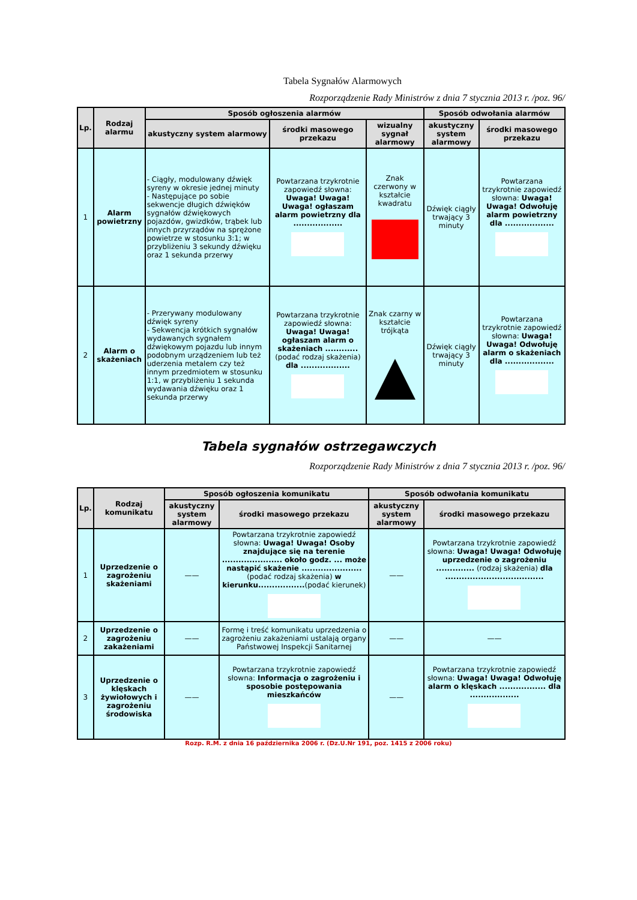Tabela Sygnałów Alarmowych
Rozporządzenie Rady Ministrów z dnia 7 stycznia 2013 r. /poz. 96/
| Lp. | Rodzaj alarmu | Sposób ogłoszenia alarmów | | | Sposób odwołania alarmów | |
| --- | --- | --- | --- | --- | --- | --- |
| | | akustyczny system alarmowy | środki masowego przekazu | wizualny sygnał alarmowy | akustyczny system alarmowy | środki masowego przekazu |
| 1 | Alarm powietrzny | - Ciągły, modulowany dźwięk syreny w okresie jednej minuty - Następujące po sobie sekwencje długich dźwięków sygnałów dźwiękowych pojazdów, gwizdków, trąbek lub innych przyrządów na sprężone powietrze w stosunku 3:1; w przybliżeniu 3 sekundy dźwięku oraz 1 sekunda przerwy | Powtarzana trzykrotnie zapowiedź słowna: Uwaga! Uwaga! Uwaga! ogłaszam alarm powietrzny dla .................. | Znak czerwony w kształcie kwadratu | Dźwięk ciągły trwający 3 minuty | Powtarzana trzykrotnie zapowiedź słowna: Uwaga! Uwaga! Odwołuję alarm powietrzny dla .................. |
| 2 | Alarm o skażeniach | - Przerywany modulowany dźwięk syreny - Sekwencja krótkich sygnałów wydawanych sygnałem dźwiękowym pojazdu lub innym podobnym urządzeniem lub też uderzenia metalem czy też innym przedmiotem w stosunku 1:1, w przybliżeniu 1 sekunda wydawania dźwięku oraz 1 sekunda przerwy | Powtarzana trzykrotnie zapowiedź słowna: Uwaga! Uwaga! ogłaszam alarm o skażeniach ............ (podać rodzaj skażenia) dla .................. | Znak czarny w kształcie trójkąta | Dźwięk ciągły trwający 3 minuty | Powtarzana trzykrotnie zapowiedź słowna: Uwaga! Uwaga! Odwołuję alarm o skażeniach dla .................. |
Tabela sygnałów ostrzegawczych
Rozporządzenie Rady Ministrów z dnia 7 stycznia 2013 r. /poz. 96/
| Lp. | Rodzaj komunikatu | Sposób ogłoszenia komunikatu | | Sposób odwołania komunikatu | |
| --- | --- | --- | --- | --- | --- |
| | | akustyczny system alarmowy | środki masowego przekazu | akustyczny system alarmowy | środki masowego przekazu |
| 1 | Uprzedzenie o zagrożeniu skażeniami | —— | Powtarzana trzykrotnie zapowiedź słowna: Uwaga! Uwaga! Osoby znajdujące się na terenie ...................... około godz. ... może nastąpić skażenie ...................... (podać rodzaj skażenia) w kierunku................. (podać kierunek) | —— | Powtarzana trzykrotnie zapowiedź słowna: Uwaga! Uwaga! Odwołuję uprzedzenie o zagrożeniu .............. (rodzaj skażenia) dla .................................... |
| 2 | Uprzedzenie o zagrożeniu zakażeniami | —— | Formę i treść komunikatu uprzedzenia o zagrożeniu zakażeniami ustalają organy Państwowej Inspekcji Sanitarnej | —— | —— |
| 3 | Uprzedzenie o klęskach żywiołowych i zagrożeniu środowiska | —— | Powtarzana trzykrotnie zapowiedź słowna: Informacja o zagrożeniu i sposobie postępowania mieszkańców | —— | Powtarzana trzykrotnie zapowiedź słowna: Uwaga! Uwaga! Odwołuję alarm o klęskach ................. dla .................. |
Rozp. R.M. z dnia 16 października 2006 r. (Dz.U.Nr 191, poz. 1415 z 2006 roku)